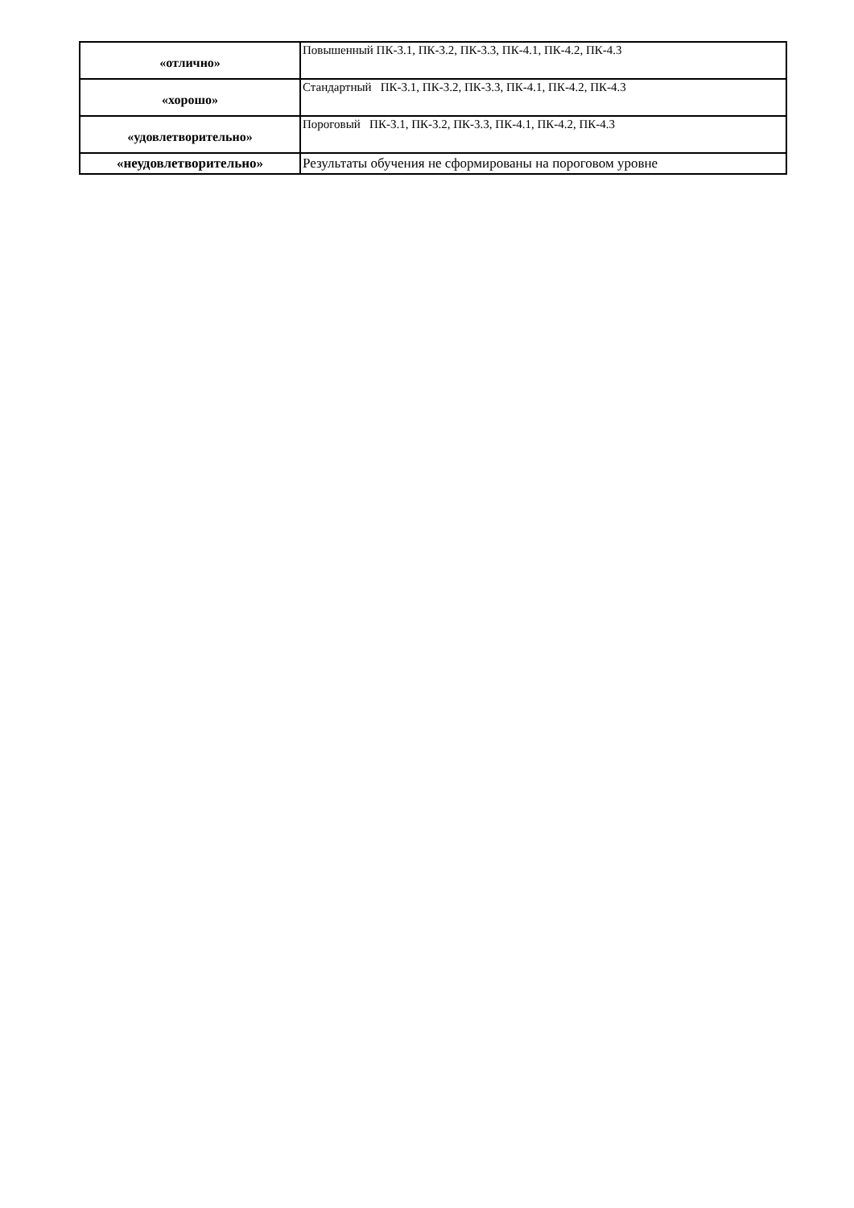| «отлично» | Повышенный ПК-3.1, ПК-3.2, ПК-3.3, ПК-4.1, ПК-4.2, ПК-4.3 |
| «хорошо» | Стандартный ПК-3.1, ПК-3.2, ПК-3.3, ПК-4.1, ПК-4.2, ПК-4.3 |
| «удовлетворительно» | Пороговый ПК-3.1, ПК-3.2, ПК-3.3, ПК-4.1, ПК-4.2, ПК-4.3 |
| «неудовлетворительно» | Результаты обучения не сформированы на пороговом уровне |